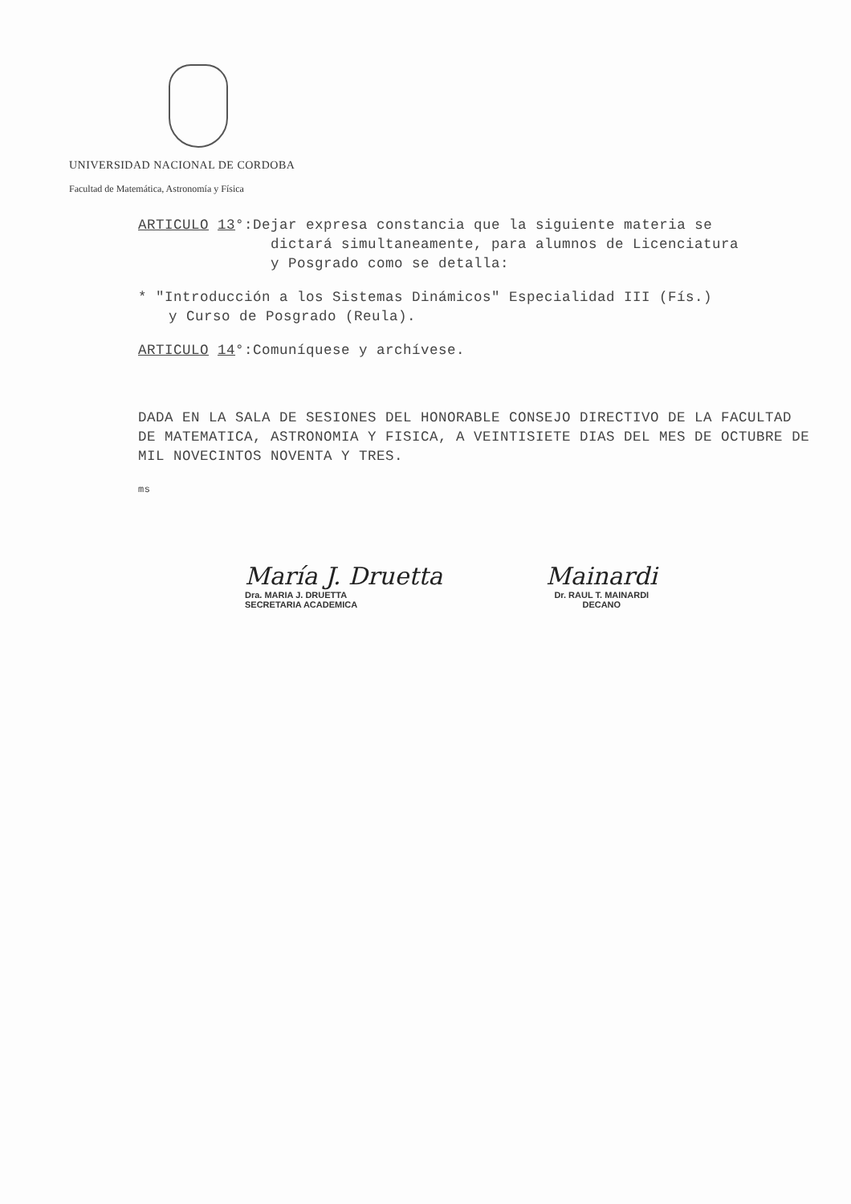UNIVERSIDAD NACIONAL DE CORDOBA
Facultad de Matemática, Astronomía y Física
ARTICULO 13°:Dejar expresa constancia que la siguiente materia se
dictará simultaneamente, para alumnos de Licenciatura
y Posgrado como se detalla:
* "Introducción a los Sistemas Dinámicos" Especialidad III (Fís.)
y Curso de Posgrado (Reula).
ARTICULO 14°:Comuníquese y archívese.
DADA EN LA SALA DE SESIONES DEL HONORABLE CONSEJO DIRECTIVO DE LA FACULTAD DE MATEMATICA, ASTRONOMIA Y FISICA, A VEINTISIETE DIAS DEL MES DE OCTUBRE DE MIL NOVECINTOS NOVENTA Y TRES.
ms
María J. Druetta
Dra. MARIA J. DRUETTA
SECRETARIA ACADEMICA
Mainardi
Dr. RAUL T. MAINARDI
DECANO